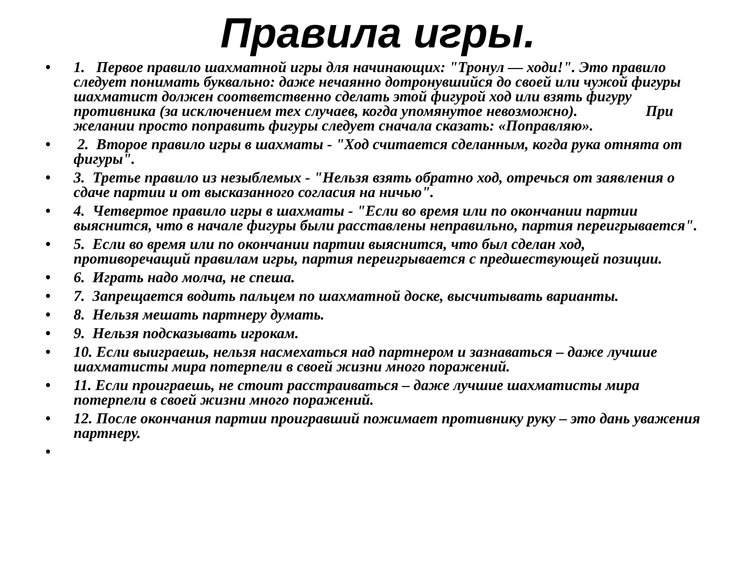Правила игры.
• 1. Первое правило шахматной игры для начинающих: "Тронул — ходи!". Это правило следует понимать буквально: даже нечаянно дотронувшийся до своей или чужой фигуры шахматист должен соответственно сделать этой фигурой ход или взять фигуру противника (за исключением тех случаев, когда упомянутое невозможно). При желании просто поправить фигуры следует сначала сказать: «Поправляю».
• 2. Второе правило игры в шахматы - "Ход считается сделанным, когда рука отнята от фигуры".
• 3. Третье правило из незыблемых - "Нельзя взять обратно ход, отречься от заявления о сдаче партии и от высказанного согласия на ничью".
• 4. Четвертое правило игры в шахматы - "Если во время или по окончании партии выяснится, что в начале фигуры были расставлены неправильно, партия переигрывается".
• 5. Если во время или по окончании партии выяснится, что был сделан ход, противоречащий правилам игры, партия переигрывается с предшествующей позиции.
• 6. Играть надо молча, не спеша.
• 7. Запрещается водить пальцем по шахматной доске, высчитывать варианты.
• 8. Нельзя мешать партнеру думать.
• 9. Нельзя подсказывать игрокам.
• 10. Если выиграешь, нельзя насмехаться над партнером и зазнаваться – даже лучшие шахматисты мира потерпели в своей жизни много поражений.
• 11. Если проиграешь, не стоит расстраиваться – даже лучшие шахматисты мира потерпели в своей жизни много поражений.
• 12. После окончания партии проигравший пожимает противнику руку – это дань уважения партнеру.
•